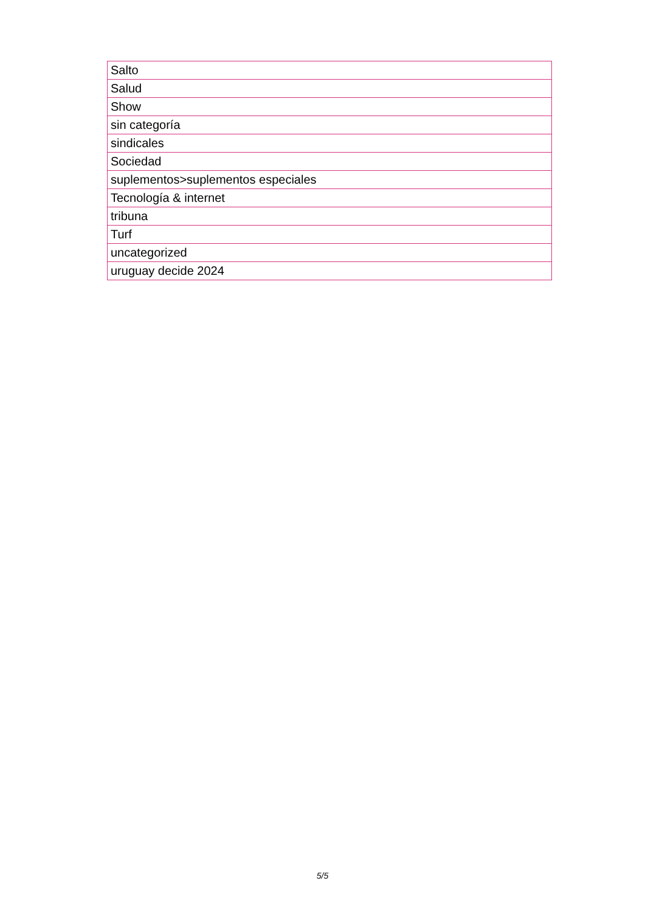| Salto |
| Salud |
| Show |
| sin categoría |
| sindicales |
| Sociedad |
| suplementos>suplementos especiales |
| Tecnología & internet |
| tribuna |
| Turf |
| uncategorized |
| uruguay decide 2024 |
5/5